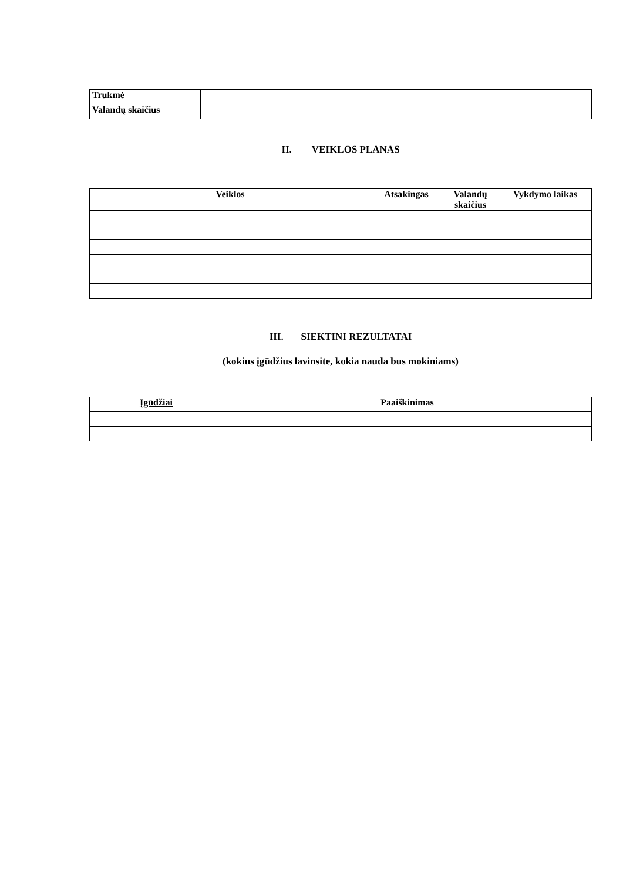| Trukmė | |
| Valandų skaičius | |
II. VEIKLOS PLANAS
| Veiklos | Atsakingas | Valandų skaičius | Vykdymo laikas |
| --- | --- | --- | --- |
III. SIEKTINI REZULTATAI
(kokius įgūdžius lavinsite, kokia nauda bus mokiniams)
| Įgūdžiai | Paaiškinimas |
| --- | --- |